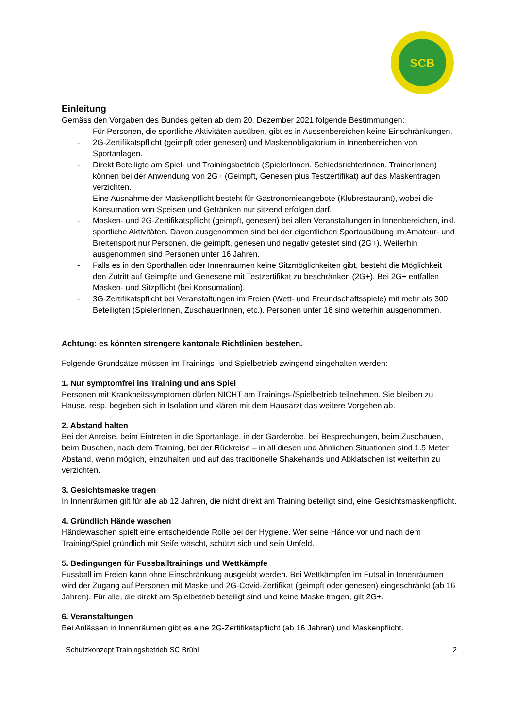SCB
Einleitung
Gemäss den Vorgaben des Bundes gelten ab dem 20. Dezember 2021 folgende Bestimmungen:
- Für Personen, die sportliche Aktivitäten ausüben, gibt es in Aussenbereichen keine Einschränkungen.
- 2G-Zertifikatspflicht (geimpft oder genesen) und Maskenobligatorium in Innenbereichen von Sportanlagen.
- Direkt Beteiligte am Spiel- und Trainingsbetrieb (SpielerInnen, SchiedsrichterInnen, TrainerInnen) können bei der Anwendung von 2G+ (Geimpft, Genesen plus Testzertifikat) auf das Maskentragen verzichten.
- Eine Ausnahme der Maskenpflicht besteht für Gastronomieangebote (Klubrestaurant), wobei die Konsumation von Speisen und Getränken nur sitzend erfolgen darf.
- Masken- und 2G-Zertifikatspflicht (geimpft, genesen) bei allen Veranstaltungen in Innenbereichen, inkl. sportliche Aktivitäten. Davon ausgenommen sind bei der eigentlichen Sportausübung im Amateur- und Breitensport nur Personen, die geimpft, genesen und negativ getestet sind (2G+). Weiterhin ausgenommen sind Personen unter 16 Jahren.
- Falls es in den Sporthallen oder Innenräumen keine Sitzmöglichkeiten gibt, besteht die Möglichkeit den Zutritt auf Geimpfte und Genesene mit Testzertifikat zu beschränken (2G+). Bei 2G+ entfallen Masken- und Sitzpflicht (bei Konsumation).
- 3G-Zertifikatspflicht bei Veranstaltungen im Freien (Wett- und Freundschaftsspiele) mit mehr als 300 Beteiligten (SpielerInnen, ZuschauerInnen, etc.). Personen unter 16 sind weiterhin ausgenommen.
Achtung: es könnten strengere kantonale Richtlinien bestehen.
Folgende Grundsätze müssen im Trainings- und Spielbetrieb zwingend eingehalten werden:
1. Nur symptomfrei ins Training und ans Spiel
Personen mit Krankheitssymptomen dürfen NICHT am Trainings-/Spielbetrieb teilnehmen. Sie bleiben zu Hause, resp. begeben sich in Isolation und klären mit dem Hausarzt das weitere Vorgehen ab.
2. Abstand halten
Bei der Anreise, beim Eintreten in die Sportanlage, in der Garderobe, bei Besprechungen, beim Zuschauen, beim Duschen, nach dem Training, bei der Rückreise – in all diesen und ähnlichen Situationen sind 1.5 Meter Abstand, wenn möglich, einzuhalten und auf das traditionelle Shakehands und Abklatschen ist weiterhin zu verzichten.
3. Gesichtsmaske tragen
In Innenräumen gilt für alle ab 12 Jahren, die nicht direkt am Training beteiligt sind, eine Gesichtsmaskenpflicht.
4. Gründlich Hände waschen
Händewaschen spielt eine entscheidende Rolle bei der Hygiene. Wer seine Hände vor und nach dem Training/Spiel gründlich mit Seife wäscht, schützt sich und sein Umfeld.
5. Bedingungen für Fussballtrainings und Wettkämpfe
Fussball im Freien kann ohne Einschränkung ausgeübt werden. Bei Wettkämpfen im Futsal in Innenräumen wird der Zugang auf Personen mit Maske und 2G-Covid-Zertifikat (geimpft oder genesen) eingeschränkt (ab 16 Jahren). Für alle, die direkt am Spielbetrieb beteiligt sind und keine Maske tragen, gilt 2G+.
6. Veranstaltungen
Bei Anlässen in Innenräumen gibt es eine 2G-Zertifikatspflicht (ab 16 Jahren) und Maskenpflicht.
Schutzkonzept Trainingsbetrieb SC Brühl 2